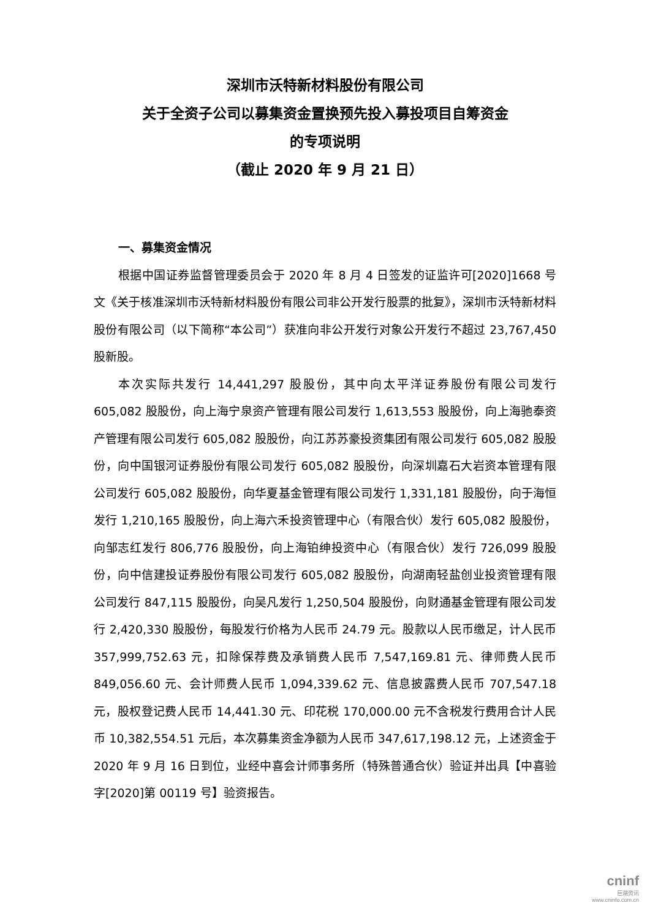深圳市沃特新材料股份有限公司
关于全资子公司以募集资金置换预先投入募投项目自筹资金
的专项说明
（截止 2020 年 9 月 21 日）
一、募集资金情况
根据中国证券监督管理委员会于 2020 年 8 月 4 日签发的证监许可[2020]1668 号文《关于核准深圳市沃特新材料股份有限公司非公开发行股票的批复》，深圳市沃特新材料股份有限公司（以下简称“本公司”）获准向非公开发行对象公开发行不超过 23,767,450 股新股。
本次实际共发行 14,441,297 股股份，其中向太平洋证券股份有限公司发行 605,082 股股份，向上海宁泉资产管理有限公司发行 1,613,553 股股份，向上海驰泰资产管理有限公司发行 605,082 股股份，向江苏苏豪投资集团有限公司发行 605,082 股股份，向中国银河证券股份有限公司发行 605,082 股股份，向深圳嘉石大岩资本管理有限公司发行 605,082 股股份，向华夏基金管理有限公司发行 1,331,181 股股份，向于海恒发行 1,210,165 股股份，向上海六禾投资管理中心（有限合伙）发行 605,082 股股份，向邹志红发行 806,776 股股份，向上海铂绅投资中心（有限合伙）发行 726,099 股股份，向中信建投证券股份有限公司发行 605,082 股股份，向湖南轻盐创业投资管理有限公司发行 847,115 股股份，向吴凡发行 1,250,504 股股份，向财通基金管理有限公司发行 2,420,330 股股份，每股发行价格为人民币 24.79 元。股款以人民币缴足，计人民币 357,999,752.63 元，扣除保荐费及承销费人民币 7,547,169.81 元、律师费人民币 849,056.60 元、会计师费人民币 1,094,339.62 元、信息披露费人民币 707,547.18 元，股权登记费人民币 14,441.30 元、印花税 170,000.00 元不含税发行费用合计人民币 10,382,554.51 元后，本次募集资金净额为人民币 347,617,198.12 元，上述资金于 2020 年 9 月 16 日到位，业经中喜会计师事务所（特殊普通合伙）验证并出具【中喜验字[2020]第 00119 号】验资报告。
cninf
巨潮资讯
www.cninfo.com.cn